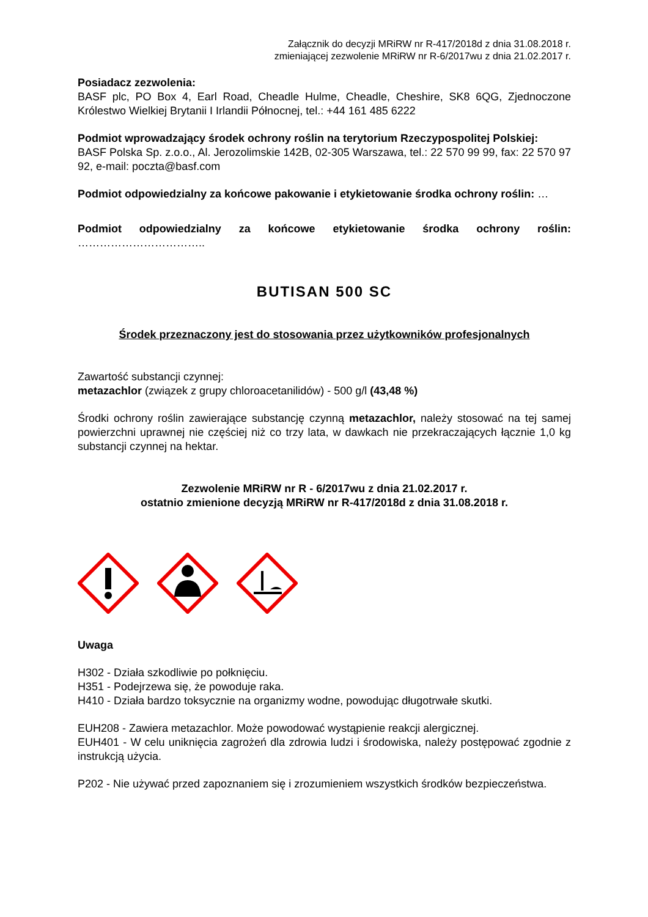Załącznik do decyzji MRiRW nr R-417/2018d z dnia 31.08.2018 r.
zmieniającej zezwolenie MRiRW nr R-6/2017wu z dnia 21.02.2017 r.
Posiadacz zezwolenia:
BASF plc, PO Box 4, Earl Road, Cheadle Hulme, Cheadle, Cheshire, SK8 6QG, Zjednoczone Królestwo Wielkiej Brytanii I Irlandii Północnej, tel.: +44 161 485 6222
Podmiot wprowadzający środek ochrony roślin na terytorium Rzeczypospolitej Polskiej:
BASF Polska Sp. z.o.o., Al. Jerozolimskie 142B, 02-305 Warszawa, tel.: 22 570 99 99, fax: 22 570 97 92, e-mail: poczta@basf.com
Podmiot odpowiedzialny za końcowe pakowanie i etykietowanie środka ochrony roślin: …
Podmiot odpowiedzialny za końcowe etykietowanie środka ochrony roślin: ……………………………..
BUTISAN 500 SC
Środek przeznaczony jest do stosowania przez użytkowników profesjonalnych
Zawartość substancji czynnej:
metazachlor (związek z grupy chloroacetanilidów) - 500 g/l (43,48 %)
Środki ochrony roślin zawierające substancję czynną metazachlor, należy stosować na tej samej powierzchni uprawnej nie częściej niż co trzy lata, w dawkach nie przekraczających łącznie 1,0 kg substancji czynnej na hektar.
Zezwolenie MRiRW nr R - 6/2017wu z dnia 21.02.2017 r.
ostatnio zmienione decyzją MRiRW nr R-417/2018d z dnia 31.08.2018 r.
Uwaga
H302 - Działa szkodliwie po połknięciu.
H351 - Podejrzewa się, że powoduje raka.
H410 - Działa bardzo toksycznie na organizmy wodne, powodując długotrwałe skutki.
EUH208 - Zawiera metazachlor. Może powodować wystąpienie reakcji alergicznej.
EUH401 - W celu uniknięcia zagrożeń dla zdrowia ludzi i środowiska, należy postępować zgodnie z instrukcją użycia.
P202 - Nie używać przed zapoznaniem się i zrozumieniem wszystkich środków bezpieczeństwa.